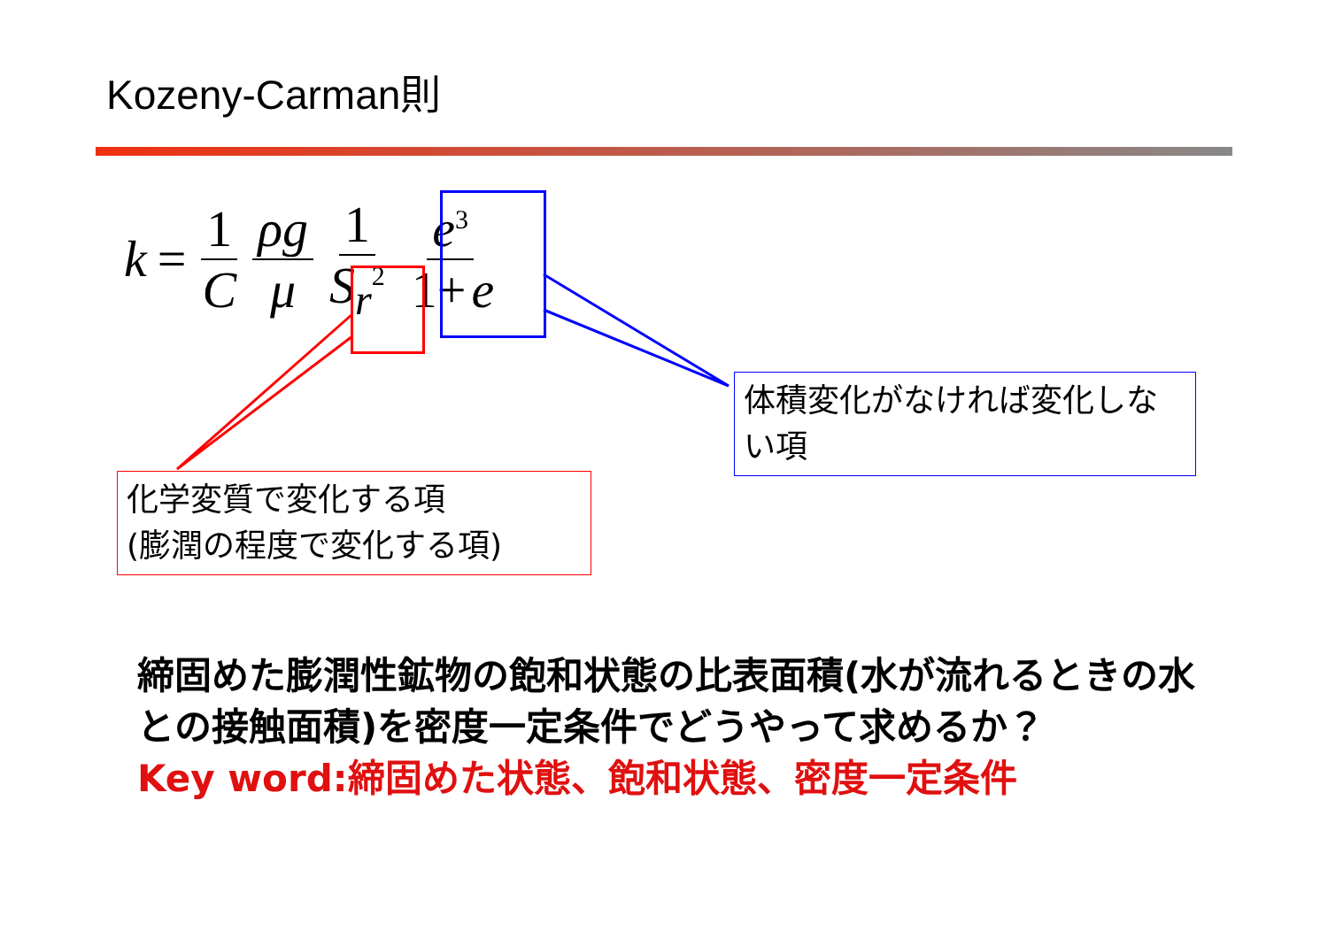Kozeny-Carman則
k = 1 C ρg μ 1 S<sub>r</sub><sup>2</sup> e<sup>3</sup> 1+ e
化学変質で変化する項
(膨潤の程度で変化する項)
体積変化がなければ変化しない項
締固めた膨潤性鉱物の飽和状態の比表面積(水が流れるときの水との接触面積)を密度一定条件でどうやって求めるか？
Key word:締固めた状態、飽和状態、密度一定条件